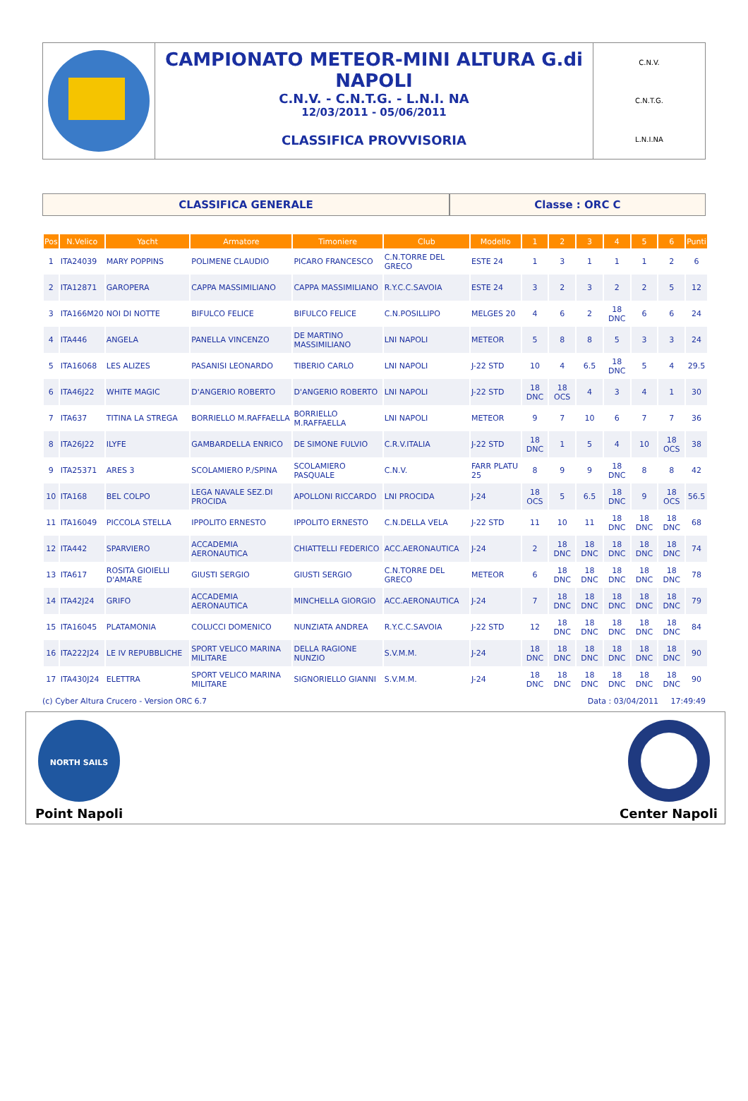CAMPIONATO METEOR-MINI ALTURA G.di NAPOLI
C.N.V. - C.N.T.G. - L.N.I. NA
12/03/2011 - 05/06/2011
CLASSIFICA PROVVISORIA
C.N.V.
C.N.T.G.
L.N.I.NA
CLASSIFICA GENERALE Classe : ORC C
| Pos | N.Velico | Yacht | Armatore | Timoniere | Club | Modello | 1 | 2 | 3 | 4 | 5 | 6 | Punti |
| --- | --- | --- | --- | --- | --- | --- | --- | --- | --- | --- | --- | --- | --- |
| 1 | ITA24039 | MARY POPPINS | POLIMENE CLAUDIO | PICARO FRANCESCO | C.N.TORRE DEL GRECO | ESTE 24 | 1 | 3 | 1 | 1 | 1 | 2 | 6 |
| 2 | ITA12871 | GAROPERA | CAPPA MASSIMILIANO | CAPPA MASSIMILIANO | R.Y.C.C.SAVOIA | ESTE 24 | 3 | 2 | 3 | 2 | 2 | 5 | 12 |
| 3 | ITA166M20 | NOI DI NOTTE | BIFULCO FELICE | BIFULCO FELICE | C.N.POSILLIPO | MELGES 20 | 4 | 6 | 2 | 18 DNC | 6 | 6 | 24 |
| 4 | ITA446 | ANGELA | PANELLA VINCENZO | DE MARTINO MASSIMILIANO | LNI NAPOLI | METEOR | 5 | 8 | 8 | 5 | 3 | 3 | 24 |
| 5 | ITA16068 | LES ALIZES | PASANISI LEONARDO | TIBERIO CARLO | LNI NAPOLI | J-22 STD | 10 | 4 | 6.5 | 18 DNC | 5 | 4 | 29.5 |
| 6 | ITA46J22 | WHITE MAGIC | D'ANGERIO ROBERTO | D'ANGERIO ROBERTO | LNI NAPOLI | J-22 STD | 18 DNC | 18 OCS | 4 | 3 | 4 | 1 | 30 |
| 7 | ITA637 | TITINA LA STREGA | BORRIELLO M.RAFFAELLA | BORRIELLO M.RAFFAELLA | LNI NAPOLI | METEOR | 9 | 7 | 10 | 6 | 7 | 7 | 36 |
| 8 | ITA26J22 | ILYFE | GAMBARDELLA ENRICO | DE SIMONE FULVIO | C.R.V.ITALIA | J-22 STD | 18 DNC | 1 | 5 | 4 | 10 | 18 OCS | 38 |
| 9 | ITA25371 | ARES 3 | SCOLAMIERO P./SPINA | SCOLAMIERO PASQUALE | C.N.V. | FARR PLATU 25 | 8 | 9 | 9 | 18 DNC | 8 | 8 | 42 |
| 10 | ITA168 | BEL COLPO | LEGA NAVALE SEZ.DI PROCIDA | APOLLONI RICCARDO | LNI PROCIDA | J-24 | 18 OCS | 5 | 6.5 | 18 DNC | 9 | 18 OCS | 56.5 |
| 11 | ITA16049 | PICCOLA STELLA | IPPOLITO ERNESTO | IPPOLITO ERNESTO | C.N.DELLA VELA | J-22 STD | 11 | 10 | 11 | 18 DNC | 18 DNC | 18 DNC | 68 |
| 12 | ITA442 | SPARVIERO | ACCADEMIA AERONAUTICA | CHIATTELLI FEDERICO | ACC.AERONAUTICA | J-24 | 2 | 18 DNC | 18 DNC | 18 DNC | 18 DNC | 18 DNC | 74 |
| 13 | ITA617 | ROSITA GIOIELLI D'AMARE | GIUSTI SERGIO | GIUSTI SERGIO | C.N.TORRE DEL GRECO | METEOR | 6 | 18 DNC | 18 DNC | 18 DNC | 18 DNC | 18 DNC | 78 |
| 14 | ITA42J24 | GRIFO | ACCADEMIA AERONAUTICA | MINCHELLA GIORGIO | ACC.AERONAUTICA | J-24 | 7 | 18 DNC | 18 DNC | 18 DNC | 18 DNC | 18 DNC | 79 |
| 15 | ITA16045 | PLATAMONIA | COLUCCI DOMENICO | NUNZIATA ANDREA | R.Y.C.C.SAVOIA | J-22 STD | 12 | 18 DNC | 18 DNC | 18 DNC | 18 DNC | 18 DNC | 84 |
| 16 | ITA222J24 | LE IV REPUBBLICHE | SPORT VELICO MARINA MILITARE | DELLA RAGIONE NUNZIO | S.V.M.M. | J-24 | 18 DNC | 18 DNC | 18 DNC | 18 DNC | 18 DNC | 18 DNC | 90 |
| 17 | ITA430J24 | ELETTRA | SPORT VELICO MARINA MILITARE | SIGNORIELLO GIANNI | S.V.M.M. | J-24 | 18 DNC | 18 DNC | 18 DNC | 18 DNC | 18 DNC | 18 DNC | 90 |
(c) Cyber Altura Crucero - Version ORC 6.7 Data : 03/04/2011 17:49:49
NORTH SAILS
Point Napoli
Center Napoli